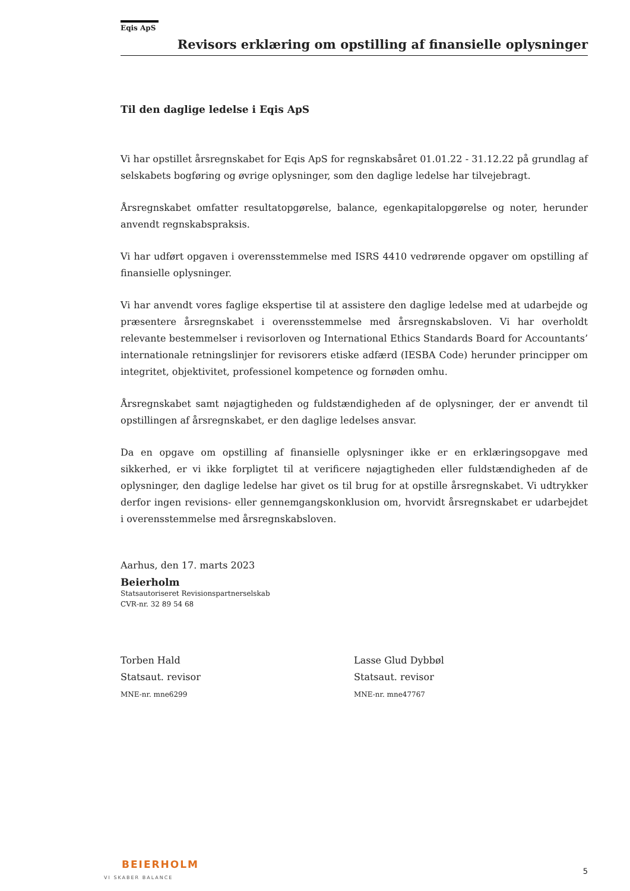Eqis ApS
Revisors erklæring om opstilling af finansielle oplysninger
Til den daglige ledelse i Eqis ApS
Vi har opstillet årsregnskabet for Eqis ApS for regnskabsåret 01.01.22 - 31.12.22 på grundlag af selskabets bogføring og øvrige oplysninger, som den daglige ledelse har tilvejebragt.
Årsregnskabet omfatter resultatopgørelse, balance, egenkapitalopgørelse og noter, herunder anvendt regnskabspraksis.
Vi har udført opgaven i overensstemmelse med ISRS 4410 vedrørende opgaver om opstilling af finansielle oplysninger.
Vi har anvendt vores faglige ekspertise til at assistere den daglige ledelse med at udarbejde og præsentere årsregnskabet i overensstemmelse med årsregnskabsloven. Vi har overholdt relevante bestemmelser i revisorloven og International Ethics Standards Board for Accountants’ internationale retningslinjer for revisorers etiske adfærd (IESBA Code) herunder principper om integritet, objektivitet, professionel kompetence og fornøden omhu.
Årsregnskabet samt nøjagtigheden og fuldstændigheden af de oplysninger, der er anvendt til opstillingen af årsregnskabet, er den daglige ledelses ansvar.
Da en opgave om opstilling af finansielle oplysninger ikke er en erklæringsopgave med sikkerhed, er vi ikke forpligtet til at verificere nøjagtigheden eller fuldstændigheden af de oplysninger, den daglige ledelse har givet os til brug for at opstille årsregnskabet. Vi udtrykker derfor ingen revisions- eller gennemgangskonklusion om, hvorvidt årsregnskabet er udarbejdet i overensstemmelse med årsregnskabsloven.
Aarhus, den 17. marts 2023
Beierholm
Statsautoriseret Revisionspartnerselskab
CVR-nr. 32 89 54 68
Torben Hald
Statsaut. revisor
MNE-nr. mne6299
Lasse Glud Dybbøl
Statsaut. revisor
MNE-nr. mne47767
BEIERHOLM
VI SKABER BALANCE
5